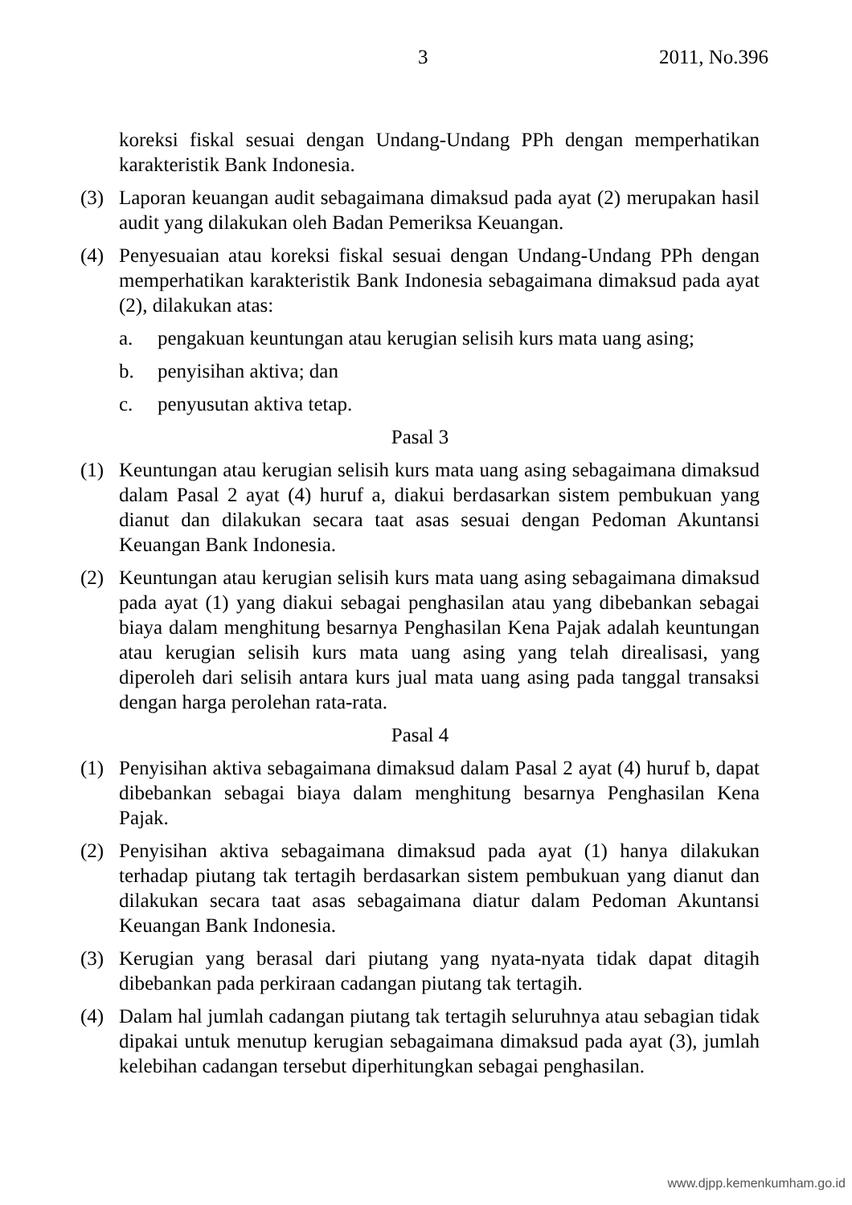3 2011, No.396
koreksi fiskal sesuai dengan Undang-Undang PPh dengan memperhatikan karakteristik Bank Indonesia.
(3) Laporan keuangan audit sebagaimana dimaksud pada ayat (2) merupakan hasil audit yang dilakukan oleh Badan Pemeriksa Keuangan.
(4) Penyesuaian atau koreksi fiskal sesuai dengan Undang-Undang PPh dengan memperhatikan karakteristik Bank Indonesia sebagaimana dimaksud pada ayat (2), dilakukan atas:
a. pengakuan keuntungan atau kerugian selisih kurs mata uang asing;
b. penyisihan aktiva; dan
c. penyusutan aktiva tetap.
Pasal 3
(1) Keuntungan atau kerugian selisih kurs mata uang asing sebagaimana dimaksud dalam Pasal 2 ayat (4) huruf a, diakui berdasarkan sistem pembukuan yang dianut dan dilakukan secara taat asas sesuai dengan Pedoman Akuntansi Keuangan Bank Indonesia.
(2) Keuntungan atau kerugian selisih kurs mata uang asing sebagaimana dimaksud pada ayat (1) yang diakui sebagai penghasilan atau yang dibebankan sebagai biaya dalam menghitung besarnya Penghasilan Kena Pajak adalah keuntungan atau kerugian selisih kurs mata uang asing yang telah direalisasi, yang diperoleh dari selisih antara kurs jual mata uang asing pada tanggal transaksi dengan harga perolehan rata-rata.
Pasal 4
(1) Penyisihan aktiva sebagaimana dimaksud dalam Pasal 2 ayat (4) huruf b, dapat dibebankan sebagai biaya dalam menghitung besarnya Penghasilan Kena Pajak.
(2) Penyisihan aktiva sebagaimana dimaksud pada ayat (1) hanya dilakukan terhadap piutang tak tertagih berdasarkan sistem pembukuan yang dianut dan dilakukan secara taat asas sebagaimana diatur dalam Pedoman Akuntansi Keuangan Bank Indonesia.
(3) Kerugian yang berasal dari piutang yang nyata-nyata tidak dapat ditagih dibebankan pada perkiraan cadangan piutang tak tertagih.
(4) Dalam hal jumlah cadangan piutang tak tertagih seluruhnya atau sebagian tidak dipakai untuk menutup kerugian sebagaimana dimaksud pada ayat (3), jumlah kelebihan cadangan tersebut diperhitungkan sebagai penghasilan.
www.djpp.kemenkumham.go.id